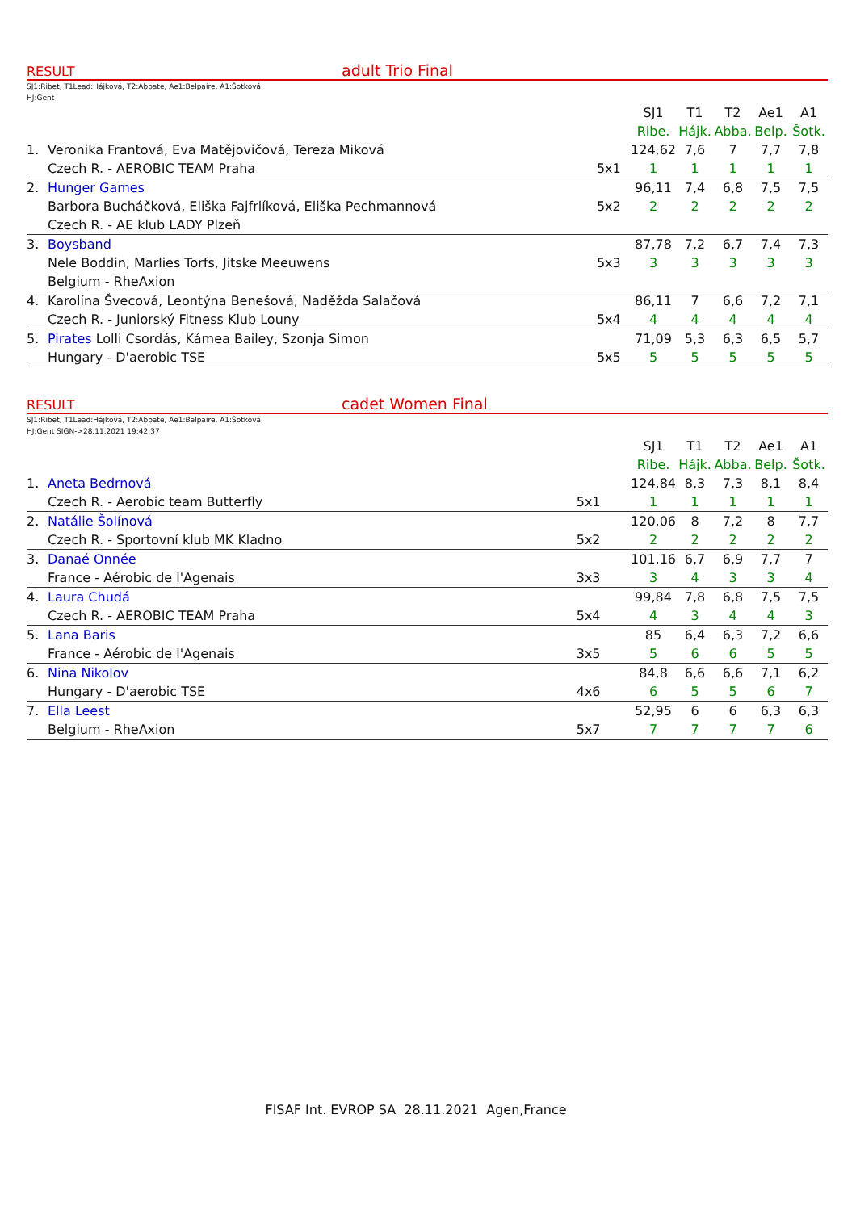RESULT adult Trio Final
SJ1:Ribet, T1Lead:Hájková, T2:Abbate, Ae1:Belpaire, A1:Šotková
HJ:Gent
| | | | SJ1 | T1 | T2 | Ae1 | A1 |
| | | | Ribe. | Hájk. | Abba. | Belp. | Šotk. |
| 1. | Veronika Frantová, Eva Matějovičová, Tereza Miková | | 124,62 | 7,6 | 7 | 7,7 | 7,8 |
| | Czech R. - AEROBIC TEAM Praha | 5x1 | 1 | 1 | 1 | 1 | 1 |
| 2. | Hunger Games | | 96,11 | 7,4 | 6,8 | 7,5 | 7,5 |
| | Barbora Bucháčková, Eliška Fajfrlíková, Eliška Pechmannová | 5x2 | 2 | 2 | 2 | 2 | 2 |
| | Czech R. - AE klub LADY Plzeň | | | | | | |
| 3. | Boysband | | 87,78 | 7,2 | 6,7 | 7,4 | 7,3 |
| | Nele Boddin, Marlies Torfs, Jitske Meeuwens | 5x3 | 3 | 3 | 3 | 3 | 3 |
| | Belgium - RheAxion | | | | | | |
| 4. | Karolína Švecová, Leontýna Benešová, Naděžda Salačová | | 86,11 | 7 | 6,6 | 7,2 | 7,1 |
| | Czech R. - Juniorský Fitness Klub Louny | 5x4 | 4 | 4 | 4 | 4 | 4 |
| 5. | Pirates Lolli Csordás, Kámea Bailey, Szonja Simon | | 71,09 | 5,3 | 6,3 | 6,5 | 5,7 |
| | Hungary - D'aerobic TSE | 5x5 | 5 | 5 | 5 | 5 | 5 |
RESULT cadet Women Final
SJ1:Ribet, T1Lead:Hájková, T2:Abbate, Ae1:Belpaire, A1:Šotková
HJ:Gent SIGN->28.11.2021 19:42:37
| | | | SJ1 | T1 | T2 | Ae1 | A1 |
| | | | Ribe. | Hájk. | Abba. | Belp. | Šotk. |
| 1. | Aneta Bedrnová | | 124,84 | 8,3 | 7,3 | 8,1 | 8,4 |
| | Czech R. - Aerobic team Butterfly | 5x1 | 1 | 1 | 1 | 1 | 1 |
| 2. | Natálie Šolínová | | 120,06 | 8 | 7,2 | 8 | 7,7 |
| | Czech R. - Sportovní klub MK Kladno | 5x2 | 2 | 2 | 2 | 2 | 2 |
| 3. | Danaé Onnée | | 101,16 | 6,7 | 6,9 | 7,7 | 7 |
| | France - Aérobic de l'Agenais | 3x3 | 3 | 4 | 3 | 3 | 4 |
| 4. | Laura Chudá | | 99,84 | 7,8 | 6,8 | 7,5 | 7,5 |
| | Czech R. - AEROBIC TEAM Praha | 5x4 | 4 | 3 | 4 | 4 | 3 |
| 5. | Lana Baris | | 85 | 6,4 | 6,3 | 7,2 | 6,6 |
| | France - Aérobic de l'Agenais | 3x5 | 5 | 6 | 6 | 5 | 5 |
| 6. | Nina Nikolov | | 84,8 | 6,6 | 6,6 | 7,1 | 6,2 |
| | Hungary - D'aerobic TSE | 4x6 | 6 | 5 | 5 | 6 | 7 |
| 7. | Ella Leest | | 52,95 | 6 | 6 | 6,3 | 6,3 |
| | Belgium - RheAxion | 5x7 | 7 | 7 | 7 | 7 | 6 |
FISAF Int. EVROP SA 28.11.2021 Agen,France